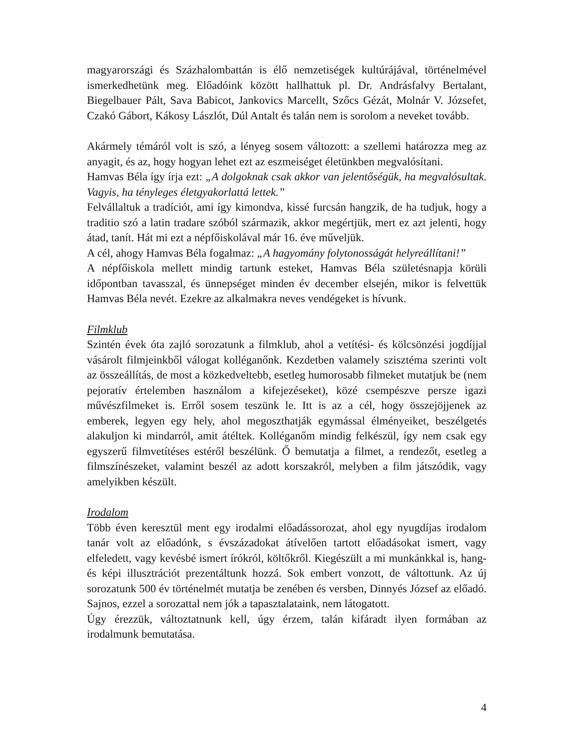magyarországi és Százhalombattán is élő nemzetiségek kultúrájával, történelmével ismerkedhetünk meg. Előadóink között hallhattuk pl. Dr. Andrásfalvy Bertalant, Biegelbauer Pált, Sava Babicot, Jankovics Marcellt, Szőcs Gézát, Molnár V. Józsefet, Czakó Gábort, Kákosy Lászlót, Dúl Antalt és talán nem is sorolom a neveket tovább.
Akármely témáról volt is szó, a lényeg sosem változott: a szellemi határozza meg az anyagit, és az, hogy hogyan lehet ezt az eszmeiséget életünkben megvalósítani.
Hamvas Béla így írja ezt: „A dolgoknak csak akkor van jelentőségük, ha megvalósultak. Vagyis, ha tényleges életgyakorlattá lettek.”
Felvállaltuk a tradíciót, ami így kimondva, kissé furcsán hangzik, de ha tudjuk, hogy a traditio szó a latin tradare szóból származik, akkor megértjük, mert ez azt jelenti, hogy átad, tanít. Hát mi ezt a népfőiskolával már 16. éve műveljük.
A cél, ahogy Hamvas Béla fogalmaz: „A hagyomány folytonosságát helyreállítani!”
A népfőiskola mellett mindig tartunk esteket, Hamvas Béla születésnapja körüli időpontban tavasszal, és ünnepséget minden év december elsején, mikor is felvettük Hamvas Béla nevét. Ezekre az alkalmakra neves vendégeket is hívunk.
Filmklub
Szintén évek óta zajló sorozatunk a filmklub, ahol a vetítési- és kölcsönzési jogdíjjal vásárolt filmjeinkből válogat kolléganőnk. Kezdetben valamely szisztéma szerinti volt az összeállítás, de most a közkedveltebb, esetleg humorosabb filmeket mutatjuk be (nem pejoratív értelemben használom a kifejezéseket), közé csempészve persze igazi művészfilmeket is. Erről sosem teszünk le. Itt is az a cél, hogy összejöjjenek az emberek, legyen egy hely, ahol megoszthatják egymással élményeiket, beszélgetés alakuljon ki mindarról, amit átéltek. Kolléganőm mindig felkészül, így nem csak egy egyszerű filmvetítéses estéről beszélünk. Ő bemutatja a filmet, a rendezőt, esetleg a filmszínészeket, valamint beszél az adott korszakról, melyben a film játszódik, vagy amelyikben készült.
Irodalom
Több éven keresztül ment egy irodalmi előadássorozat, ahol egy nyugdíjas irodalom tanár volt az előadónk, s évszázadokat átívelően tartott előadásokat ismert, vagy elfeledett, vagy kevésbé ismert írókról, költőkről. Kiegészült a mi munkánkkal is, hang- és képi illusztrációt prezentáltunk hozzá. Sok embert vonzott, de váltottunk. Az új sorozatunk 500 év történelmét mutatja be zenében és versben, Dinnyés József az előadó. Sajnos, ezzel a sorozattal nem jók a tapasztalataink, nem látogatott.
Úgy érezzük, változtatnunk kell, úgy érzem, talán kifáradt ilyen formában az irodalmunk bemutatása.
4